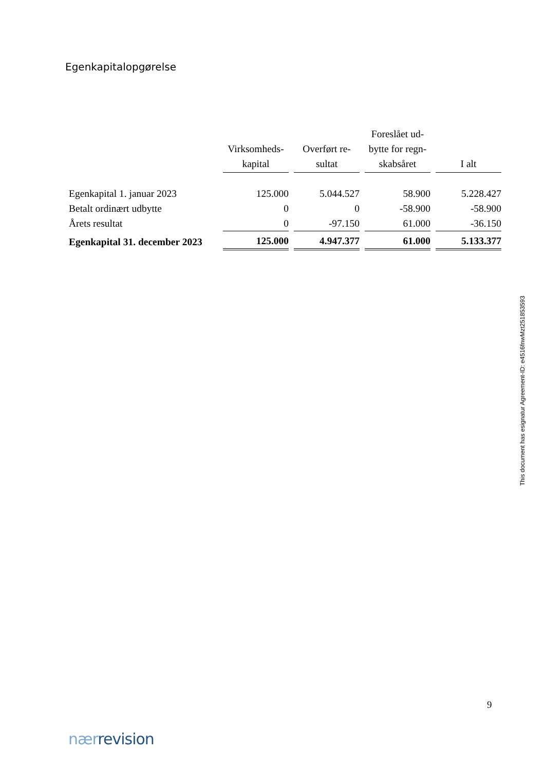Egenkapitalopgørelse
| | Virksomheds- kapital | Overført re- sultat | Foreslået ud- bytte for regn- skabsåret | I alt |
| --- | --- | --- | --- | --- |
| Egenkapital 1. januar 2023 | 125.000 | 5.044.527 | 58.900 | 5.228.427 |
| Betalt ordinært udbytte | 0 | 0 | -58.900 | -58.900 |
| Årets resultat | 0 | -97.150 | 61.000 | -36.150 |
| Egenkapital 31. december 2023 | 125.000 | 4.947.377 | 61.000 | 5.133.377 |
This document has esignatur Agreement-ID: e4516fnwMzt251853593
9
nær revision